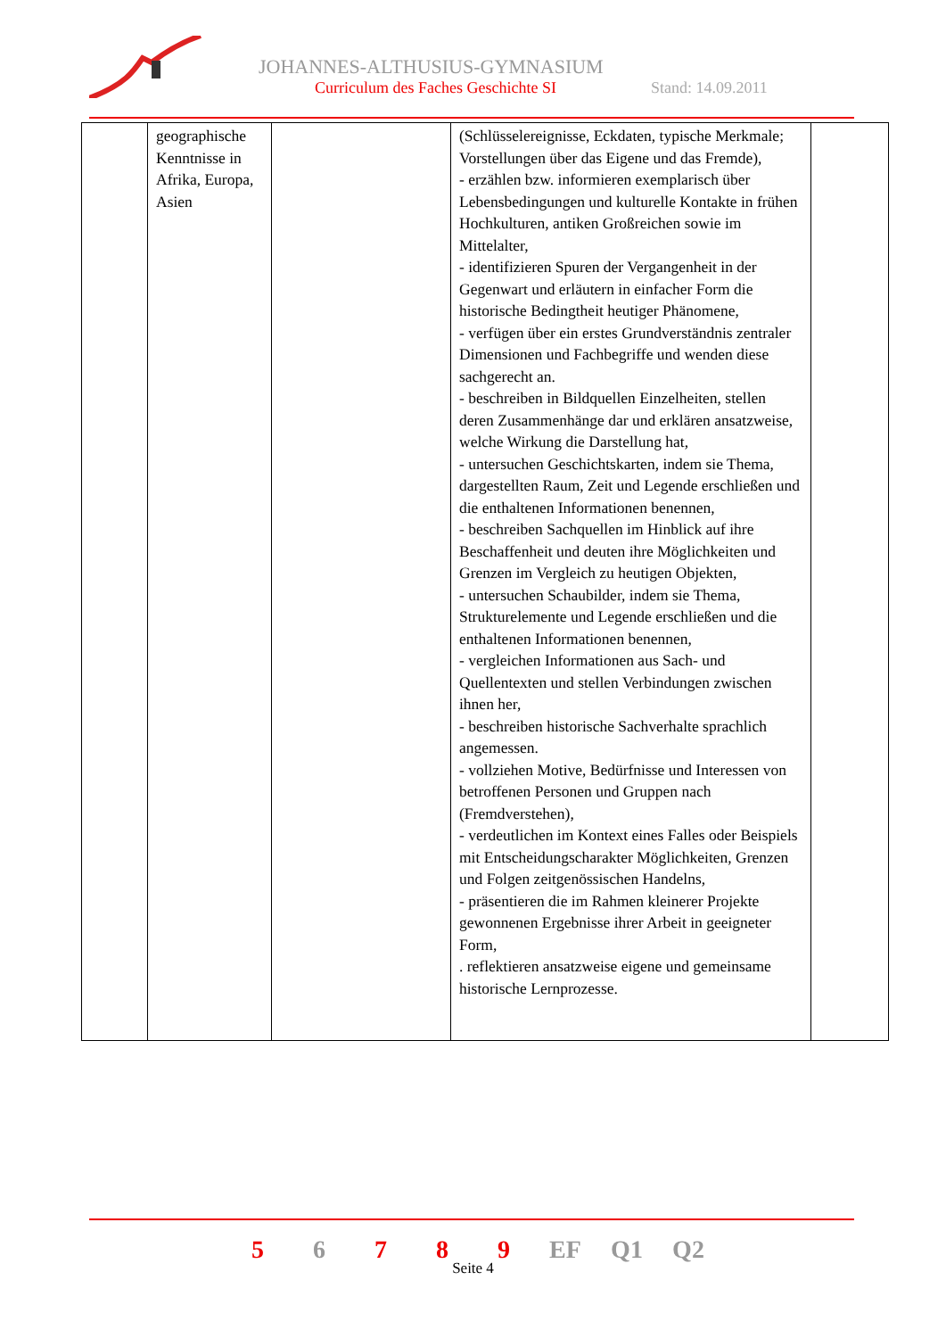JOHANNES-ALTHUSIUS-GYMNASIUM
Curriculum des Faches Geschichte SI
Stand: 14.09.2011
| | geographische Kenntnisse in Afrika, Europa, Asien | | (Schlüsselereignisse, Eckdaten, typische Merkmale; Vorstellungen über das Eigene und das Fremde), - erzählen bzw. informieren exemplarisch über Lebensbedingungen und kulturelle Kontakte in frühen Hochkulturen, antiken Großreichen sowie im Mittelalter, - identifizieren Spuren der Vergangenheit in der Gegenwart und erläutern in einfacher Form die historische Bedingtheit heutiger Phänomene, - verfügen über ein erstes Grundverständnis zentraler Dimensionen und Fachbegriffe und wenden diese sachgerecht an. - beschreiben in Bildquellen Einzelheiten, stellen deren Zusammenhänge dar und erklären ansatzweise, welche Wirkung die Darstellung hat, - untersuchen Geschichtskarten, indem sie Thema, dargestellten Raum, Zeit und Legende erschließen und die enthaltenen Informationen benennen, - beschreiben Sachquellen im Hinblick auf ihre Beschaffenheit und deuten ihre Möglichkeiten und Grenzen im Vergleich zu heutigen Objekten, - untersuchen Schaubilder, indem sie Thema, Strukturelemente und Legende erschließen und die enthaltenen Informationen benennen, - vergleichen Informationen aus Sach- und Quellentexten und stellen Verbindungen zwischen ihnen her, - beschreiben historische Sachverhalte sprachlich angemessen. - vollziehen Motive, Bedürfnisse und Interessen von betroffenen Personen und Gruppen nach (Fremdverstehen), - verdeutlichen im Kontext eines Falles oder Beispiels mit Entscheidungscharakter Möglichkeiten, Grenzen und Folgen zeitgenössischen Handelns, - präsentieren die im Rahmen kleinerer Projekte gewonnenen Ergebnisse ihrer Arbeit in geeigneter Form, . reflektieren ansatzweise eigene und gemeinsame historische Lernprozesse. | |
5 6 7 8 9 EF Q1 Q2
Seite 4